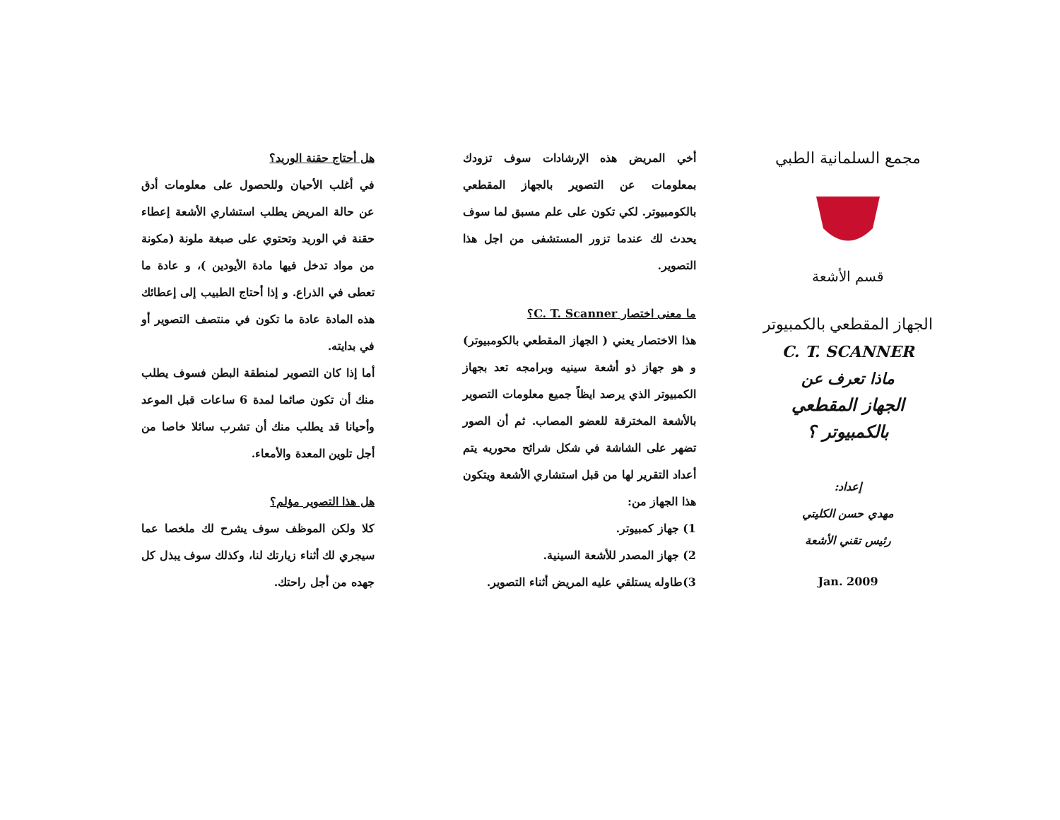مجمع السلمانية الطبي
قسم الأشعة
الجهاز المقطعي بالكمبيوتر
C. T. SCANNER
ماذا تعرف عن
الجهاز المقطعي بالكمبيوتر ؟
إعداد:
مهدي حسن الكليتي
رئيس تقني الأشعة
Jan. 2009
أخي المريض هذه الإرشادات سوف تزودك بمعلومات عن التصوير بالجهاز المقطعي بالكومبيوتر. لكي تكون على علم مسبق لما سوف يحدث لك عندما تزور المستشفى من اجل هذا التصوير.
ما معنى اختصار C. T. Scanner؟
هذا الاختصار يعني ( الجهاز المقطعي بالكومبيوتر) و هو جهاز ذو أشعة سينيه وبرامجه تعد بجهاز الكمبيوتر الذي يرصد ايظاً جميع معلومات التصوير بالأشعة المخترقة للعضو المصاب. ثم أن الصور تضهر على الشاشة في شكل شرائح محوريه يتم أعداد التقرير لها من قبل استشاري الأشعة ويتكون هذا الجهاز من:
1) جهاز كمبيوتر.
2) جهاز المصدر للأشعة السينية.
3)طاوله يستلقي عليه المريض أثناء التصوير.
هل أحتاج حقنة الوريد؟
في أغلب الأحيان وللحصول على معلومات أدق عن حالة المريض يطلب استشاري الأشعة إعطاء حقنة في الوريد وتحتوي على صبغة ملونة (مكونة من مواد تدخل فيها مادة الأيودين )، و عادة ما تعطى في الذراع. و إذا أحتاج الطبيب إلى إعطائك هذه المادة عادة ما تكون في منتصف التصوير أو في بدايته.
أما إذا كان التصوير لمنطقة البطن فسوف يطلب منك أن تكون صائما لمدة 6 ساعات قبل الموعد وأحيانا قد يطلب منك أن تشرب سائلا خاصا من أجل تلوين المعدة والأمعاء.
هل هذا التصوير مؤلم؟
كلا ولكن الموظف سوف يشرح لك ملخصا عما سيجري لك أثناء زيارتك لنا، وكذلك سوف يبذل كل جهده من أجل راحتك.